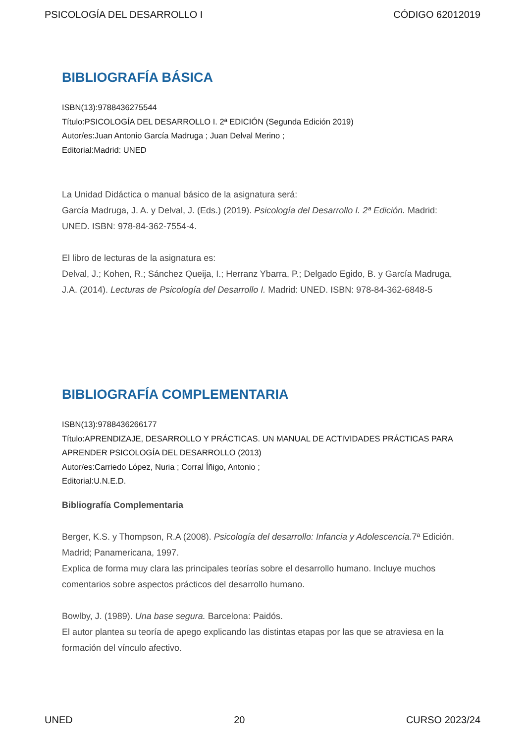PSICOLOGÍA DEL DESARROLLO I CÓDIGO 62012019
BIBLIOGRAFÍA BÁSICA
ISBN(13):9788436275544
Título:PSICOLOGÍA DEL DESARROLLO I. 2ª EDICIÓN (Segunda Edición 2019)
Autor/es:Juan Antonio García Madruga ; Juan Delval Merino ;
Editorial:Madrid: UNED
La Unidad Didáctica o manual básico de la asignatura será:
García Madruga, J. A. y Delval, J. (Eds.) (2019). Psicología del Desarrollo I. 2ª Edición. Madrid: UNED. ISBN: 978-84-362-7554-4.
El libro de lecturas de la asignatura es:
Delval, J.; Kohen, R.; Sánchez Queija, I.; Herranz Ybarra, P.; Delgado Egido, B. y García Madruga, J.A. (2014). Lecturas de Psicología del Desarrollo I. Madrid: UNED. ISBN: 978-84-362-6848-5
BIBLIOGRAFÍA COMPLEMENTARIA
ISBN(13):9788436266177
Título:APRENDIZAJE, DESARROLLO Y PRÁCTICAS. UN MANUAL DE ACTIVIDADES PRÁCTICAS PARA APRENDER PSICOLOGÍA DEL DESARROLLO (2013)
Autor/es:Carriedo López, Nuria ; Corral Íñigo, Antonio ;
Editorial:U.N.E.D.
Bibliografía Complementaria
Berger, K.S. y Thompson, R.A (2008). Psicología del desarrollo: Infancia y Adolescencia. 7ª Edición. Madrid; Panamericana, 1997.
Explica de forma muy clara las principales teorías sobre el desarrollo humano. Incluye muchos comentarios sobre aspectos prácticos del desarrollo humano.
Bowlby, J. (1989). Una base segura. Barcelona: Paidós.
El autor plantea su teoría de apego explicando las distintas etapas por las que se atraviesa en la formación del vínculo afectivo.
UNED 20 CURSO 2023/24